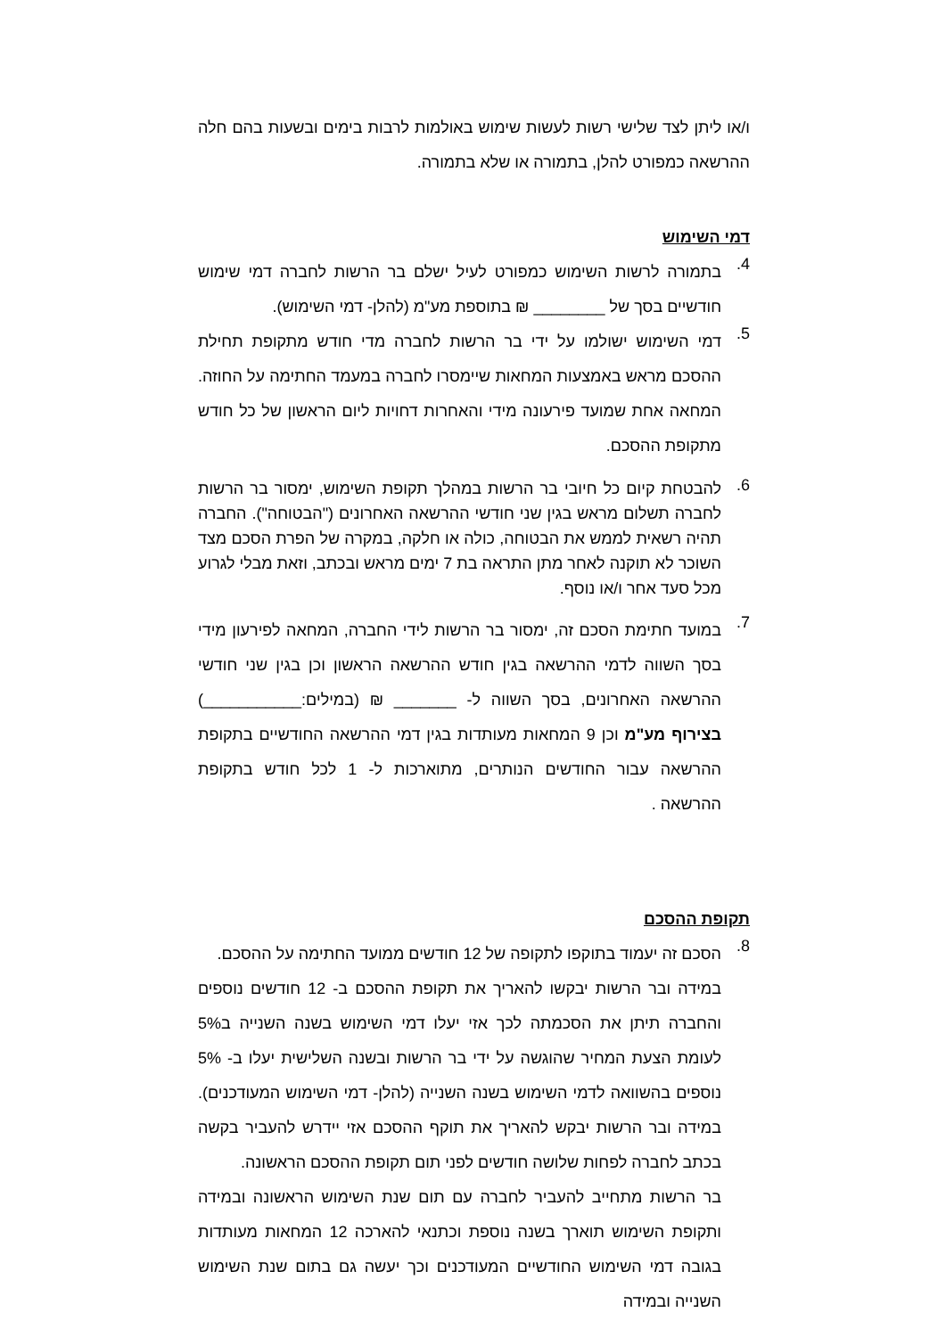ו/או ליתן לצד שלישי רשות לעשות שימוש באולמות לרבות בימים ובשעות בהם חלה ההרשאה כמפורט להלן, בתמורה או שלא בתמורה.
דמי השימוש
4.
בתמורה לרשות השימוש כמפורט לעיל ישלם בר הרשות לחברה דמי שימוש חודשיים בסך של ________ ₪ בתוספת מע"מ (להלן- דמי השימוש).
5.
דמי השימוש ישולמו על ידי בר הרשות לחברה מדי חודש מתקופת תחילת ההסכם מראש באמצעות המחאות שיימסרו לחברה במעמד החתימה על החוזה. המחאה אחת שמועד פירעונה מידי והאחרות דחויות ליום הראשון של כל חודש מתקופת ההסכם.
6.
להבטחת קיום כל חיובי בר הרשות במהלך תקופת השימוש, ימסור בר הרשות לחברה תשלום מראש בגין שני חודשי ההרשאה האחרונים ("הבטוחה"). החברה תהיה רשאית לממש את הבטוחה, כולה או חלקה, במקרה של הפרת הסכם מצד השוכר לא תוקנה לאחר מתן התראה בת 7 ימים מראש ובכתב, וזאת מבלי לגרוע מכל סעד אחר ו/או נוסף.
7.
במועד חתימת הסכם זה, ימסור בר הרשות לידי החברה, המחאה לפירעון מידי בסך השווה לדמי ההרשאה בגין חודש ההרשאה הראשון וכן בגין שני חודשי ההרשאה האחרונים, בסך השווה ל- _______ ₪ (במילים:___________) בצירוף מע"מ וכן 9 המחאות מעותדות בגין דמי ההרשאה החודשיים בתקופת ההרשאה עבור החודשים הנותרים, מתוארכות ל- 1 לכל חודש בתקופת ההרשאה .
תקופת ההסכם
8.
הסכם זה יעמוד בתוקפו לתקופה של 12 חודשים ממועד החתימה על ההסכם.
במידה ובר הרשות יבקשו להאריך את תקופת ההסכם ב- 12 חודשים נוספים והחברה תיתן את הסכמתה לכך אזי יעלו דמי השימוש בשנה השנייה ב5% לעומת הצעת המחיר שהוגשה על ידי בר הרשות ובשנה השלישית יעלו ב- 5% נוספים בהשוואה לדמי השימוש בשנה השנייה (להלן- דמי השימוש המעודכנים). במידה ובר הרשות יבקש להאריך את תוקף ההסכם אזי יידרש להעביר בקשה בכתב לחברה לפחות שלושה חודשים לפני תום תקופת ההסכם הראשונה.
בר הרשות מתחייב להעביר לחברה עם תום שנת השימוש הראשונה ובמידה ותקופת השימוש תוארך בשנה נוספת וכתנאי להארכה 12 המחאות מעותדות בגובה דמי השימוש החודשיים המעודכנים וכך יעשה גם בתום שנת השימוש השנייה ובמידה